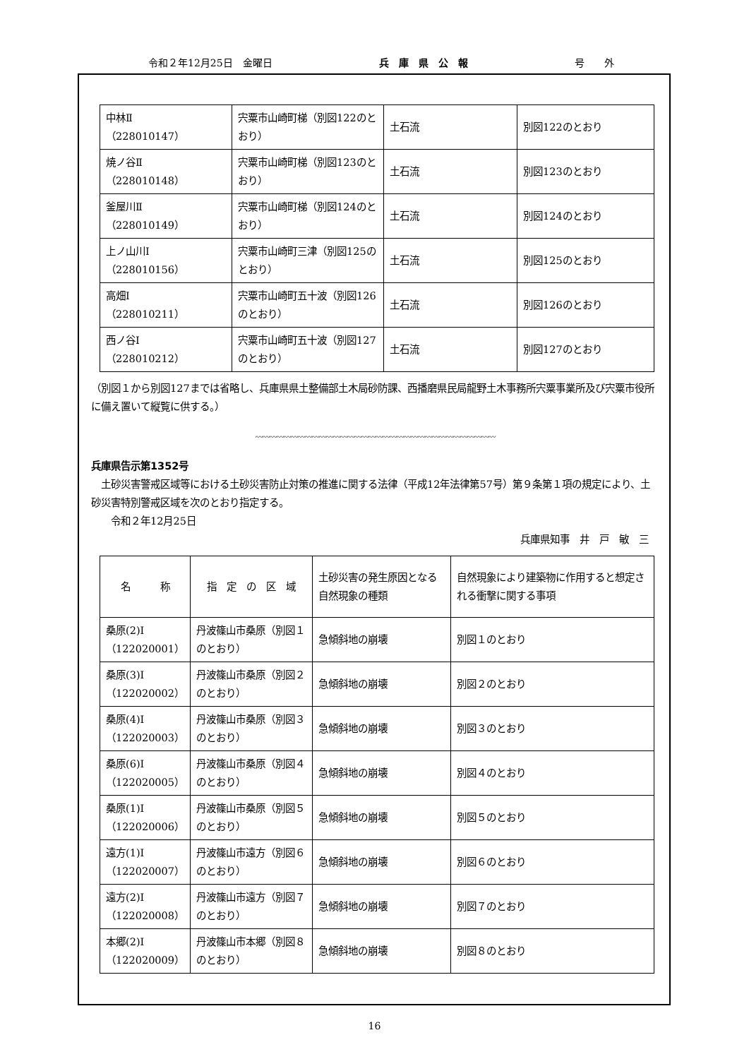令和２年12月25日　金曜日 兵　庫　県　公　報 号　　外
| 中林Ⅱ （228010147） | 宍粟市山崎町梯（別図122のとおり） | 土石流 | 別図122のとおり |
| 焼ノ谷Ⅱ （228010148） | 宍粟市山崎町梯（別図123のとおり） | 土石流 | 別図123のとおり |
| 釜屋川Ⅱ （228010149） | 宍粟市山崎町梯（別図124のとおり） | 土石流 | 別図124のとおり |
| 上ノ山川Ⅰ （228010156） | 宍粟市山崎町三津（別図125のとおり） | 土石流 | 別図125のとおり |
| 高畑Ⅰ （228010211） | 宍粟市山崎町五十波（別図126のとおり） | 土石流 | 別図126のとおり |
| 西ノ谷Ⅰ （228010212） | 宍粟市山崎町五十波（別図127のとおり） | 土石流 | 別図127のとおり |
（別図１から別図127までは省略し、兵庫県県土整備部土木局砂防課、西播磨県民局龍野土木事務所宍粟事業所及び宍粟市役所に備え置いて縦覧に供する。）
〰〰〰〰〰〰〰〰〰〰〰〰〰〰〰〰〰〰〰〰〰〰〰〰〰〰〰〰〰〰〰〰〰〰
兵庫県告示第1352号
　土砂災害警戒区域等における土砂災害防止対策の推進に関する法律（平成12年法律第57号）第９条第１項の規定により、土砂災害特別警戒区域を次のとおり指定する。
　　令和２年12月25日
兵庫県知事　井　戸　敏　三
| 名 称 | 指 定 の 区 域 | 土砂災害の発生原因となる自然現象の種類 | 自然現象により建築物に作用すると想定される衝撃に関する事項 |
| --- | --- | --- | --- |
| 桑原(2)Ⅰ （122020001） | 丹波篠山市桑原（別図１のとおり） | 急傾斜地の崩壊 | 別図１のとおり |
| 桑原(3)Ⅰ （122020002） | 丹波篠山市桑原（別図２のとおり） | 急傾斜地の崩壊 | 別図２のとおり |
| 桑原(4)Ⅰ （122020003） | 丹波篠山市桑原（別図３のとおり） | 急傾斜地の崩壊 | 別図３のとおり |
| 桑原(6)Ⅰ （122020005） | 丹波篠山市桑原（別図４のとおり） | 急傾斜地の崩壊 | 別図４のとおり |
| 桑原(1)Ⅰ （122020006） | 丹波篠山市桑原（別図５のとおり） | 急傾斜地の崩壊 | 別図５のとおり |
| 遠方(1)Ⅰ （122020007） | 丹波篠山市遠方（別図６のとおり） | 急傾斜地の崩壊 | 別図６のとおり |
| 遠方(2)Ⅰ （122020008） | 丹波篠山市遠方（別図７のとおり） | 急傾斜地の崩壊 | 別図７のとおり |
| 本郷(2)Ⅰ （122020009） | 丹波篠山市本郷（別図８のとおり） | 急傾斜地の崩壊 | 別図８のとおり |
16